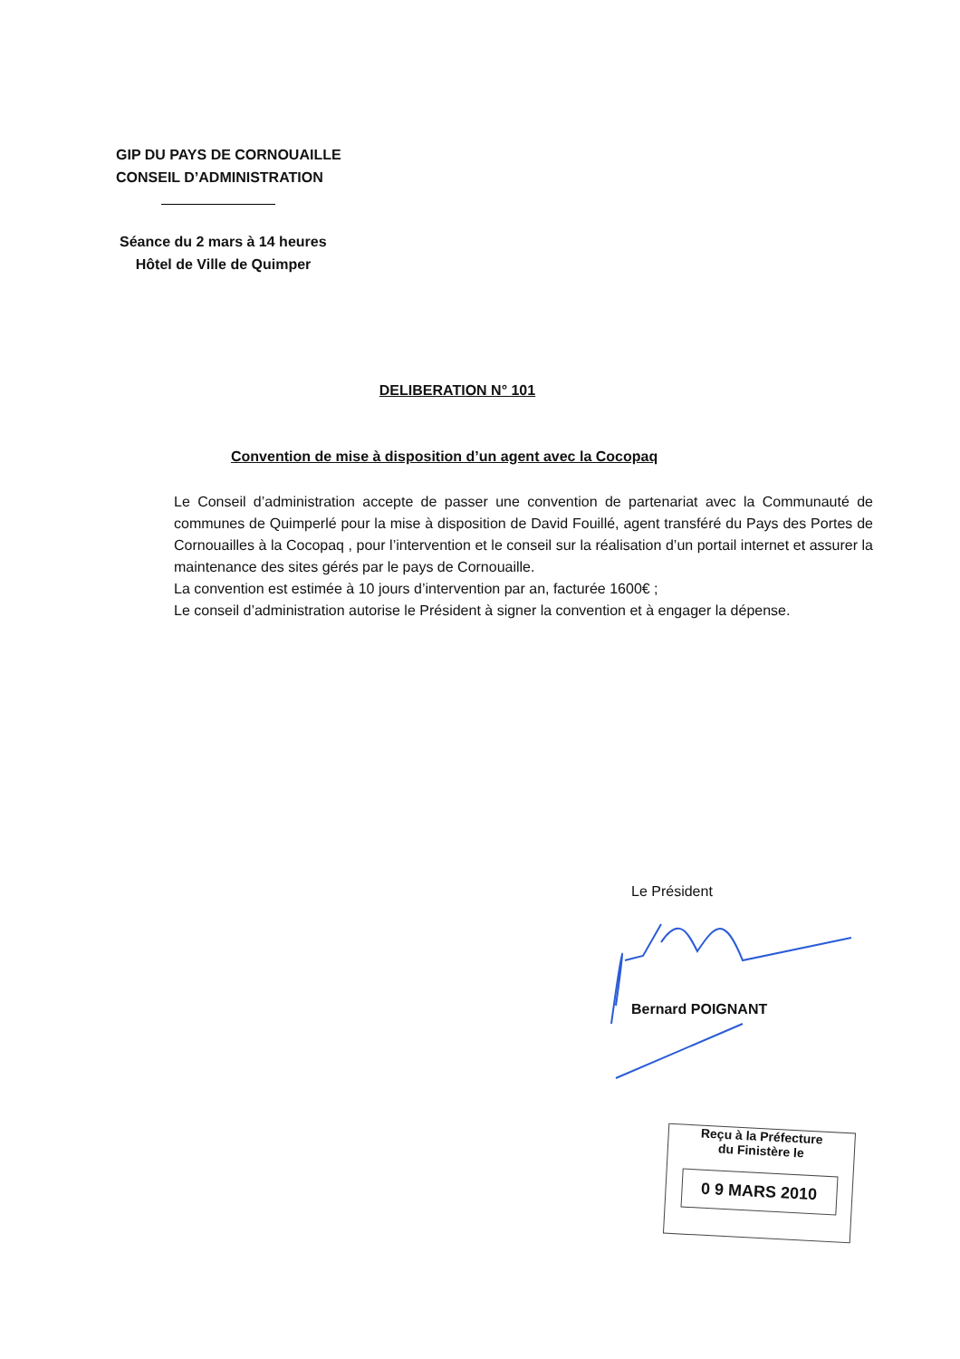GIP DU PAYS DE CORNOUAILLE
CONSEIL D’ADMINISTRATION
Séance du 2 mars à 14 heures
Hôtel de Ville de Quimper
DELIBERATION N° 101
Convention de mise à disposition d’un agent avec la Cocopaq
Le Conseil d’administration accepte de passer une convention de partenariat avec la Communauté de communes de Quimperlé pour la mise à disposition de David Fouillé, agent transféré du Pays des Portes de Cornouailles à la Cocopaq , pour l’intervention et le conseil sur la réalisation d’un portail internet et assurer la maintenance des sites gérés par le pays de Cornouaille.
La convention est estimée à 10 jours d’intervention par an, facturée 1600€ ;
Le conseil d’administration autorise le Président à signer la convention et à engager la dépense.
Le Président
Bernard POIGNANT
Reçu à la Préfecture
du Finistère le
0 9 MARS 2010